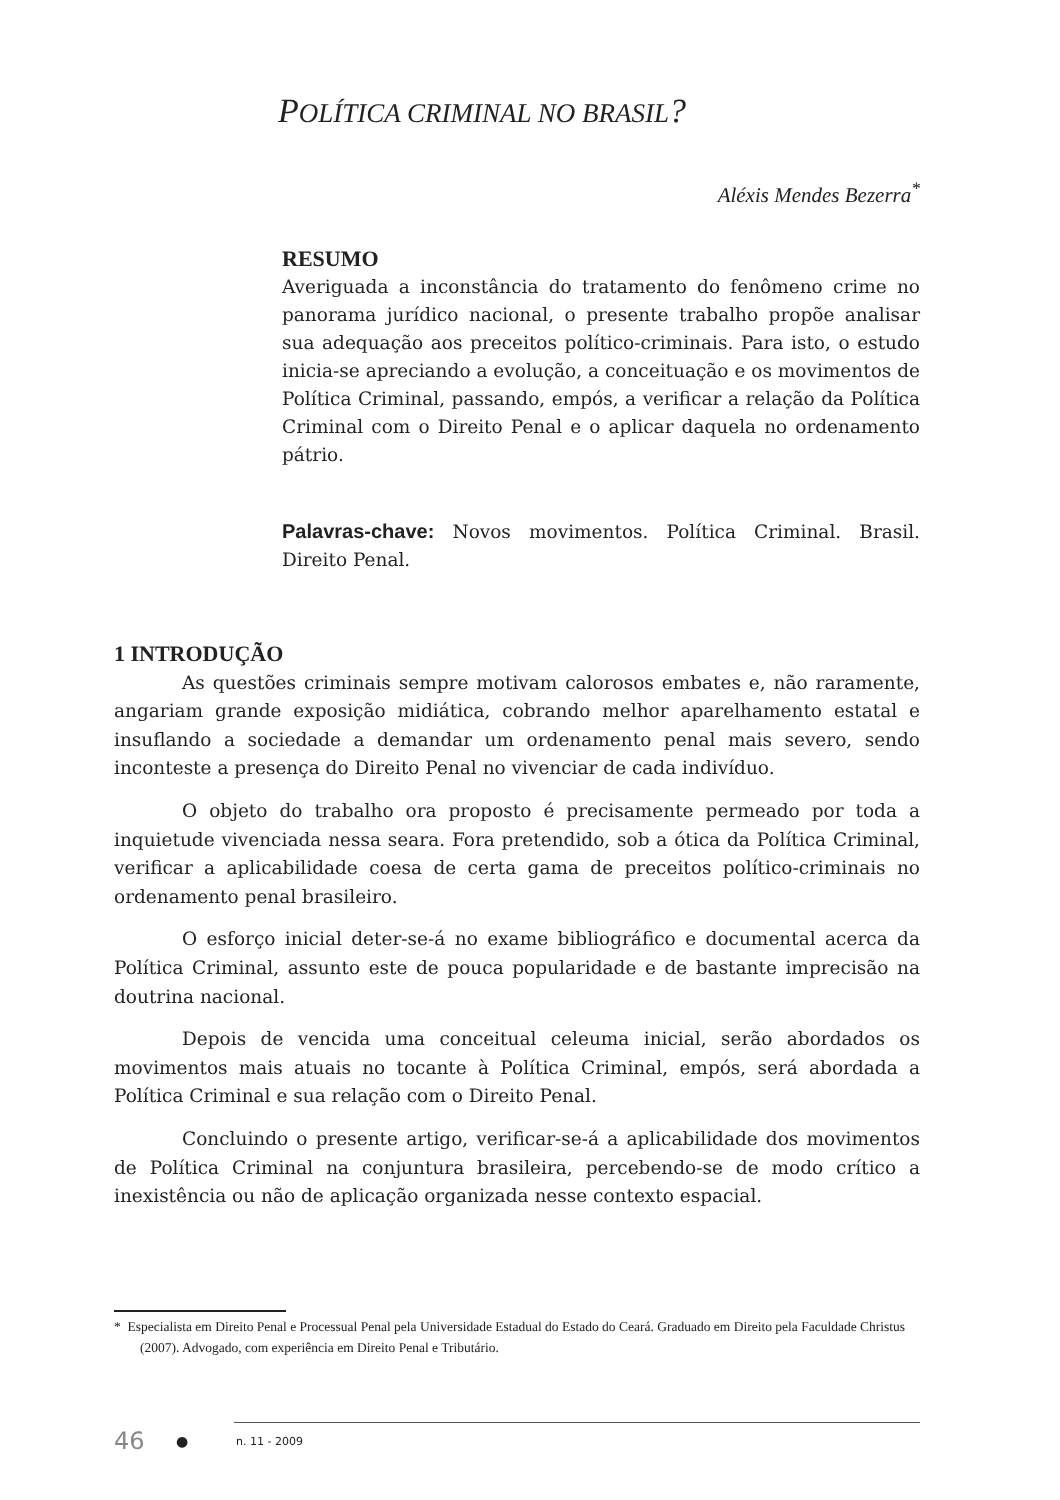POLÍTICA CRIMINAL NO BRASIL?
Aléxis Mendes Bezerra<sup>*</sup>
RESUMO
Averiguada a inconstância do tratamento do fenômeno crime no panorama jurídico nacional, o presente trabalho propõe analisar sua adequação aos preceitos político-criminais. Para isto, o estudo inicia-se apreciando a evolução, a conceituação e os movimentos de Política Criminal, passando, empós, a verificar a relação da Política Criminal com o Direito Penal e o aplicar daquela no ordenamento pátrio.
Palavras-chave: Novos movimentos. Política Criminal. Brasil. Direito Penal.
1 INTRODUÇÃO
As questões criminais sempre motivam calorosos embates e, não raramente, angariam grande exposição midiática, cobrando melhor aparelhamento estatal e insuflando a sociedade a demandar um ordenamento penal mais severo, sendo inconteste a presença do Direito Penal no vivenciar de cada indivíduo.
O objeto do trabalho ora proposto é precisamente permeado por toda a inquietude vivenciada nessa seara. Fora pretendido, sob a ótica da Política Criminal, verificar a aplicabilidade coesa de certa gama de preceitos político-criminais no ordenamento penal brasileiro.
O esforço inicial deter-se-á no exame bibliográfico e documental acerca da Política Criminal, assunto este de pouca popularidade e de bastante imprecisão na doutrina nacional.
Depois de vencida uma conceitual celeuma inicial, serão abordados os movimentos mais atuais no tocante à Política Criminal, empós, será abordada a Política Criminal e sua relação com o Direito Penal.
Concluindo o presente artigo, verificar-se-á a aplicabilidade dos movimentos de Política Criminal na conjuntura brasileira, percebendo-se de modo crítico a inexistência ou não de aplicação organizada nesse contexto espacial.
* Especialista em Direito Penal e Processual Penal pela Universidade Estadual do Estado do Ceará. Graduado em Direito pela Faculdade Christus (2007). Advogado, com experiência em Direito Penal e Tributário.
46 ● n. 11 - 2009